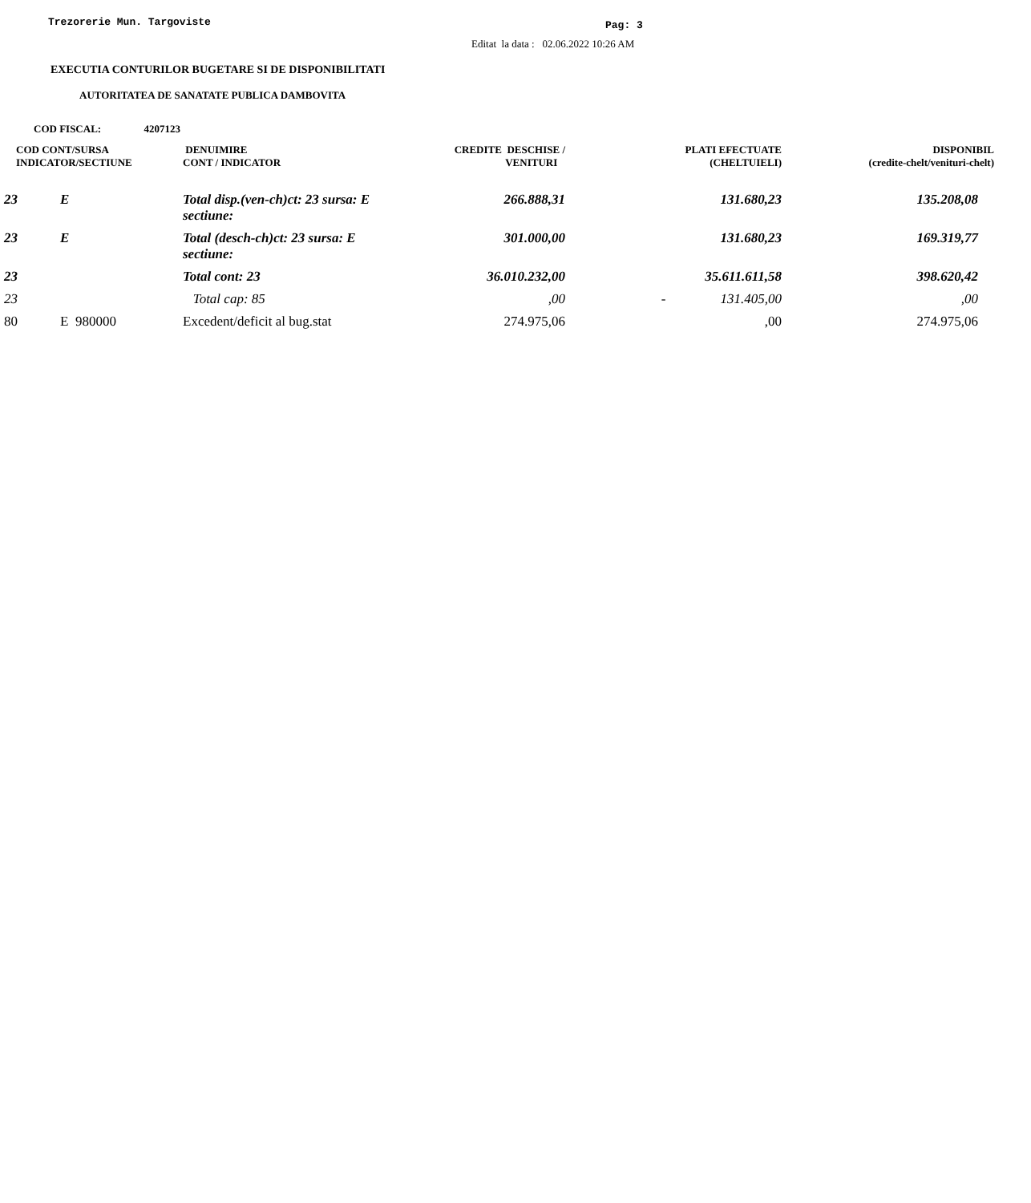Trezorerie Mun. Targoviste
Pag: 3
Editat la data : 02.06.2022 10:26 AM
EXECUTIA CONTURILOR BUGETARE SI DE DISPONIBILITATI
AUTORITATEA DE SANATATE PUBLICA DAMBOVITA
COD FISCAL: 4207123
| COD CONT/SURSA INDICATOR/SECTIUNE | | DENUIMIRE CONT / INDICATOR | CREDITE DESCHISE / VENITURI | PLATI EFECTUATE (CHELTUIELI) | DISPONIBIL (credite-chelt/venituri-chelt) |
| --- | --- | --- | --- | --- | --- |
| 23 | E | Total disp.(ven-ch)ct: 23 sursa: E sectiune: | 266.888,31 | 131.680,23 | 135.208,08 |
| 23 | E | Total (desch-ch)ct: 23 sursa: E sectiune: | 301.000,00 | 131.680,23 | 169.319,77 |
| 23 | | Total cont: 23 | 36.010.232,00 | 35.611.611,58 | 398.620,42 |
| 23 | | Total cap: 85 | ,00 | - 131.405,00 | ,00 |
| 80 | E 980000 | Excedent/deficit al bug.stat | 274.975,06 | ,00 | 274.975,06 |